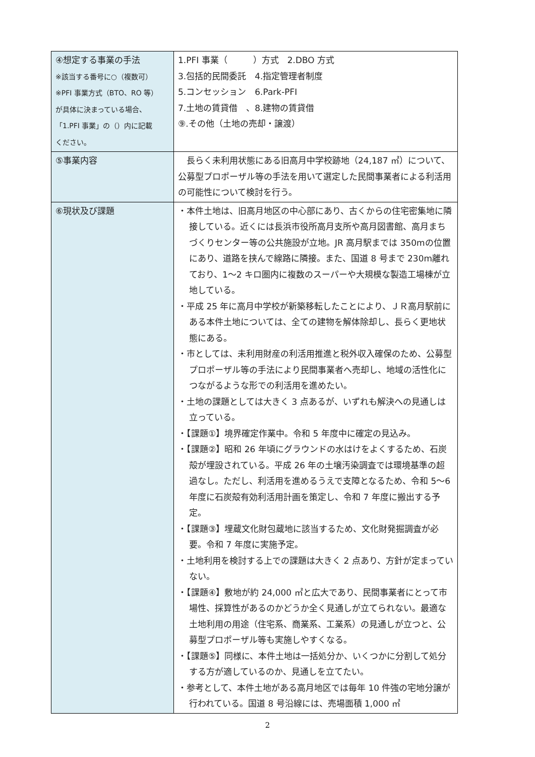| ④想定する事業の手法 ※該当する番号に○（複数可） ※PFI 事業方式（BTO、RO 等） が具体に決まっている場合、 「1.PFI 事業」の（）内に記載 ください。 | 1.PFI 事業（ ）方式 2.DBO 方式 3.包括的民間委託 4.指定管理者制度 5.コンセッション 6.Park-PFI 7.土地の賃貸借 、8.建物の賃貸借 ⑨.その他（土地の売却・譲渡） |
| ⑤事業内容 | 長らく未利用状態にある旧高月中学校跡地（24,187 ㎡）について、公募型プロポーザル等の手法を用いて選定した民間事業者による利活用の可能性について検討を行う。 |
| ⑥現状及び課題 | ・本件土地は、旧高月地区の中心部にあり、古くからの住宅密集地に隣接している。近くには長浜市役所高月支所や高月図書館、高月まちづくりセンター等の公共施設が立地。JR 高月駅までは 350mの位置にあり、道路を挟んで線路に隣接。また、国道 8 号まで 230m離れており、1～2 キロ圏内に複数のスーパーや大規模な製造工場棟が立地している。 ・平成 25 年に高月中学校が新築移転したことにより、ＪＲ高月駅前にある本件土地については、全ての建物を解体除却し、長らく更地状態にある。 ・市としては、未利用財産の利活用推進と税外収入確保のため、公募型プロポーザル等の手法により民間事業者へ売却し、地域の活性化につながるような形での利活用を進めたい。 ・土地の課題としては大きく 3 点あるが、いずれも解決への見通しは立っている。 ・【課題①】境界確定作業中。令和 5 年度中に確定の見込み。 ・【課題②】昭和 26 年頃にグラウンドの水はけをよくするため、石炭殻が埋設されている。平成 26 年の土壌汚染調査では環境基準の超過なし。ただし、利活用を進めるうえで支障となるため、令和 5～6 年度に石炭殻有効利活用計画を策定し、令和 7 年度に搬出する予定。 ・【課題③】埋蔵文化財包蔵地に該当するため、文化財発掘調査が必要。令和 7 年度に実施予定。 ・土地利用を検討する上での課題は大きく 2 点あり、方針が定まっていない。 ・【課題④】敷地が約 24,000 ㎡と広大であり、民間事業者にとって市場性、採算性があるのかどうか全く見通しが立てられない。最適な土地利用の用途（住宅系、商業系、工業系）の見通しが立つと、公募型プロポーザル等も実施しやすくなる。 ・【課題⑤】同様に、本件土地は一括処分か、いくつかに分割して処分する方が適しているのか、見通しを立てたい。 ・参考として、本件土地がある高月地区では毎年 10 件強の宅地分譲が行われている。国道 8 号沿線には、売場面積 1,000 ㎡ |
2